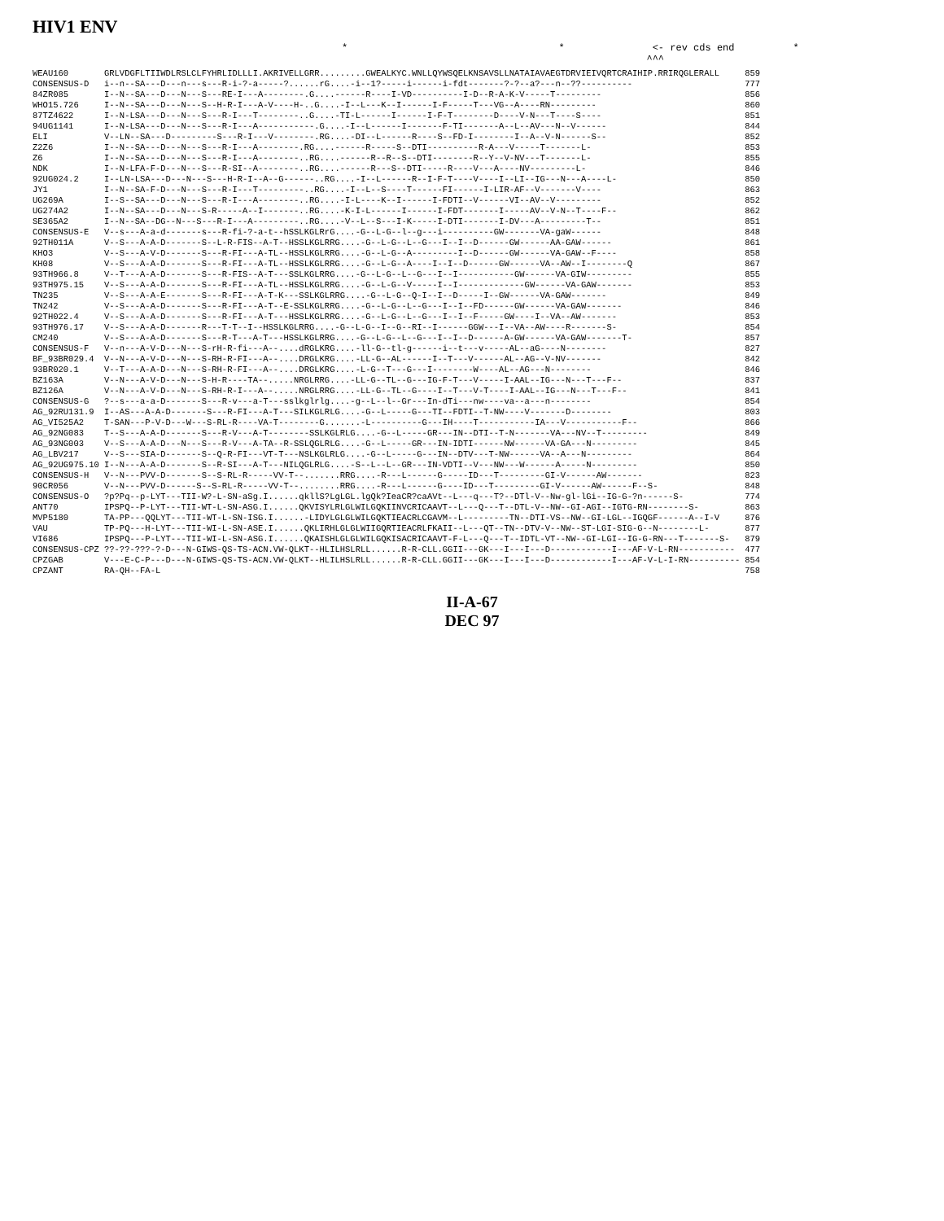HIV1 ENV
* * <- rev cds end * ^^^
| WEAU160 | GRLVDGFLTIIWDLRSLCLFYHRLIDLLLI.AKRIVELLGRR.........GWEALKYC.WNLLQYWSQELKNSAVSLLNATAIAVAEGTDRVIEIVQRTCRAIHIP.RRIRQGLERALL | 859 |
| CONSENSUS-D | i--n--SA---D---n---s---R-i-?-a-----?......rG....-i--1?-----i------i-fdt-------?-?--a?---n--??---------- | 777 |
| 84ZR085 | I--N--SA---D---N---S---RE-I---A--------.G....------R----I-VD----------I-D--R-A-K-V-----T--------- | 856 |
| WHO15.726 | I--N--SA---D---N---S--H-R-I---A-V----H-..G....-I--L---K--I------I-F-----T---VG--A----RN--------- | 860 |
| 87TZ4622 | I--N-LSA---D---N---S---R-I---T--------..G....-TI-L------I------I-F-T--------D----V-N---T----S---- | 851 |
| 94UG1141 | I--N-LSA---D---N---S---R-I---A-----------.G....-I--L------I-------F-TI-------A--L--AV---N--V------ | 844 |
| ELI | V--LN--SA---D---------S---R-I---V--------.RG....-DI--L------R----S--FD-I--------I--A--V-N------S-- | 852 |
| Z2Z6 | I--N--SA---D---N---S---R-I---A--------.RG....------R-----S--DTI----------R-A---V-----T-------L- | 853 |
| Z6 | I--N--SA---D---N---S---R-I---A--------..RG....------R--R--S--DTI--------R--Y--V-NV---T-------L- | 855 |
| NDK | I--N-LFA-F-D---N---S---R-SI--A--------..RG....------R---S--DTI-----R----V---A----NV---------L- | 846 |
| 92UG024.2 | I--LN-LSA---D---N---S---H-R-I--A--G------..RG....-I--L------R--I-F-T----V----I--LI--IG---N---A----L- | 850 |
| JY1 | I--N--SA-F-D---N---S---R-I---T---------..RG....-I--L--S----T------FI------I-LIR-AF--V-------V---- | 863 |
| UG269A | I--S--SA---D---N---S---R-I---A--------..RG....-I-L----K--I------I-FDTI--V------VI--AV--V--------- | 852 |
| UG274A2 | I--N--SA---D---N---S-R-----A--I-------..RG....-K-I-L------I------I-FDT-------I-----AV--V-N--T----F-- | 862 |
| SE365A2 | I--N--SA--DG--N---S---R-I---A---------..RG....-V--L--S---I-K-----I-DTI-------I-DV---A---------T-- | 851 |
| CONSENSUS-E | V--s---A-a-d-------s---R-fi-?-a-t--hSSLKGLRrG....-G--L-G--l--g---i----------GW-------VA-gaW------ | 848 |
| 92TH011A | V--S---A-A-D-------S--L-R-FIS--A-T--HSSLKGLRRG....-G--L-G--L--G---I--I--D------GW------AA-GAW------ | 861 |
| KHO3 | V--S---A-V-D-------S---R-FI---A-TL--HSSLKGLRRG....-G--L-G--A---------I--D------GW------VA-GAW--F---- | 858 |
| KH08 | V--S---A-A-D-------S---R-FI---A-TL--HSSLKGLRRG....-G--L-G--A----I--I--D------GW------VA--AW--I--------Q | 867 |
| 93TH966.8 | V--T---A-A-D-------S---R-FIS--A-T---SSLKGLRRG....-G--L-G--L--G---I--I-----------GW------VA-GIW--------- | 855 |
| 93TH975.15 | V--S---A-A-D-------S---R-FI---A-TL--HSSLKGLRRG....-G--L-G--V-----I--I-------------GW------VA-GAW------- | 853 |
| TN235 | V--S---A-A-E-------S---R-FI---A-T-K---SSLKGLRRG....-G--L-G--Q-I--I--D-----I--GW------VA-GAW------- | 849 |
| TN242 | V--S---A-A-D-------S---R-FI---A-T--E-SSLKGLRRG....-G--L-G--L--G---I--I--FD------GW------VA-GAW------- | 846 |
| 92TH022.4 | V--S---A-A-D-------S---R-FI---A-T---HSSLKGLRRG....-G--L-G--L--G---I--I--F-----GW----I--VA--AW------- | 853 |
| 93TH976.17 | V--S---A-A-D-------R---T-T--I--HSSLKGLRRG....-G--L-G--I--G--RI--I------GGW---I--VA--AW----R-------S- | 854 |
| CM240 | V--S---A-A-D-------S---R-T---A-T---HSSLKGLRRG....-G--L-G--L--G---I--I--D------A-GW------VA-GAW-------T- | 857 |
| CONSENSUS-F | V--n---A-V-D---N---S-rH-R-fi---A--....dRGLKRG....-ll-G--tl-g------i--t---v-----AL--aG----N-------- | 827 |
| BF_93BR029.4 | V--N---A-V-D---N---S-RH-R-FI---A--....DRGLKRG....-LL-G--AL------I--T---V------AL--AG--V-NV------- | 842 |
| 93BR020.1 | V--T---A-A-D---N---S-RH-R-FI---A--....DRGLKRG....-L-G--T---G---I--------W----AL--AG---N-------- | 846 |
| BZ163A | V--N---A-V-D---N---S-H-R----TA--.....NRGLRRG....-LL-G--TL--G---IG-F-T---V-----I-AAL--IG---N---T---F-- | 837 |
| BZ126A | V--N---A-V-D---N---S-RH-R-I---A--.....NRGLRRG....-LL-G--TL--G----I--T---V-T----I-AAL--IG---N---T---F-- | 841 |
| CONSENSUS-G | ?--s---a-a-D-------S---R-v---a-T---sslkglrlg....-g--L--l--Gr---In-dTi---nw----va--a---n-------- | 854 |
| AG_92RU131.9 | I--AS---A-A-D-------S---R-FI---A-T---SILKGLRLG....-G--L-----G---TI--FDTI--T-NW----V-------D-------- | 803 |
| AG_VI525A2 | T-SAN---P-V-D---W---S-RL-R----VA-T--------G.......-L----------G---IH----T-----------IA---V-----------F-- | 866 |
| AG_92NG083 | T--S---A-A-D-------S---R-V---A-T--------SSLKGLRLG....-G--L-----GR---IN--DTI--T-N-------VA---NV--T--------- | 849 |
| AG_93NG003 | V--S---A-A-D---N---S---R-V---A-TA--R-SSLQGLRLG....-G--L-----GR---IN-IDTI------NW------VA-GA---N--------- | 845 |
| AG_LBV217 | V--S---SIA-D-------S--Q-R-FI---VT-T---NSLKGLRLG....-G--L-----G---IN--DTV---T-NW------VA--A---N--------- | 864 |
| AG_92UG975.10 | I--N---A-A-D-------S--R-SI---A-T---NILQGLRLG....-S--L--L--GR---IN-VDTI--V---NW---W------A-----N--------- | 850 |
| CONSENSUS-H | V--N---PVV-D-------S--S-RL-R-----VV-T--.......RRG....-R---L------G-----ID---T---------GI-V------AW------- | 823 |
| 90CR056 | V--N---PVV-D------S--S-RL-R-----VV-T--........RRG....-R---L------G----ID---T---------GI-V------AW------F--S- | 848 |
| CONSENSUS-O | ?p?Pq--p-LYT---TII-W?-L-SN-aSg.I......qkllS?LgLGL.lgQk?IeaCR?caAVt--L---q---T?--DTl-V--Nw-gl-lGi--IG-G-?n------S- | 774 |
| ANT70 | IPSPQ--P-LYT---TII-WT-L-SN-ASG.I......QKVISYLRLGLWILGQKIINVCRICAAVT--L---Q---T--DTL-V--NW--GI-AGI--IGTG-RN--------S- | 863 |
| MVP5180 | TA-PP---QQLYT---TII-WT-L-SN-ISG.I......-LIDYLGLGLWILGQKTIEACRLCGAVM--L---------TN--DTI-VS--NW--GI-LGL--IGQGF------A--I-V | 876 |
| VAU | TP-PQ---H-LYT---TII-WI-L-SN-ASE.I......QKLIRHLGLGLWIIGQRTIEACRLFKAII--L---QT--TN--DTV-V--NW--ST-LGI-SIG-G--N--------L- | 877 |
| VI686 | IPSPQ---P-LYT---TII-WI-L-SN-ASG.I......QKAISHLGLGLWILGQKISACRICAAVT-F-L---Q---T--IDTL-VT--NW--GI-LGI--IG-G-RN---T-------S- | 879 |
| CONSENSUS-CPZ | ??-??-???-?-D---N-GIWS-QS-TS-ACN.VW-QLKT--HLILHSLRLL......R-R-CLL.GGII---GK---I---I---D------------I---AF-V-L-RN----------- | 477 |
| CPZGAB | V---E-C-P---D---N-GIWS-QS-TS-ACN.VW-QLKT--HLILHSLRLL......R-R-CLL.GGII---GK---I---I---D------------I---AF-V-L-I-RN---------- | 854 |
| CPZANT | RA-QH--FA-L | 758 |
II-A-67
DEC 97